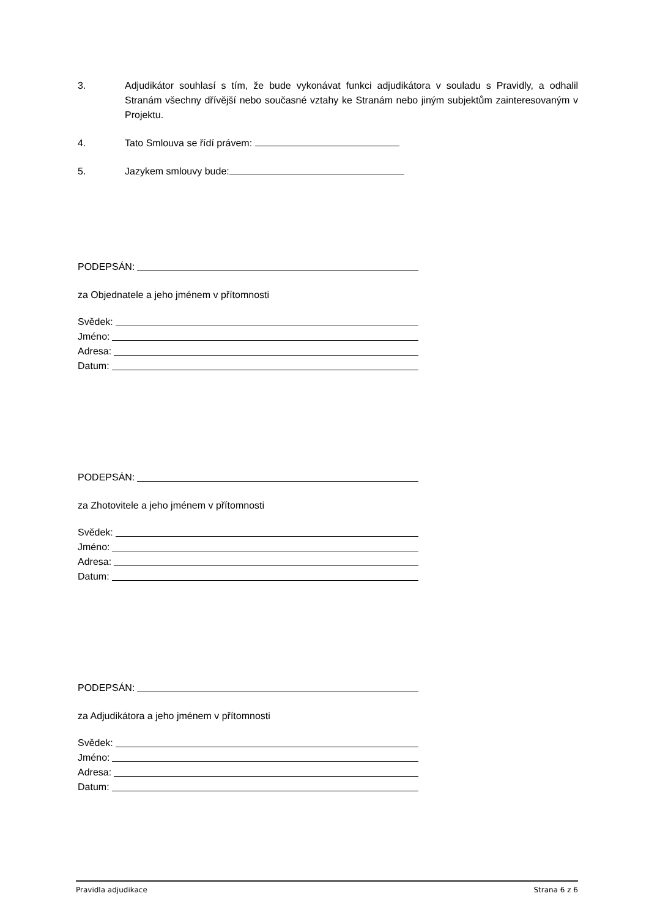3. Adjudikátor souhlasí s tím, že bude vykonávat funkci adjudikátora v souladu s Pravidly, a odhalil Stranám všechny dřívější nebo současné vztahy ke Stranám nebo jiným subjektům zainteresovaným v Projektu.
4. Tato Smlouva se řídí právem:
5. Jazykem smlouvy bude:
PODEPSÁN:
za Objednatele a jeho jménem v přítomnosti
Svědek:
Jméno:
Adresa:
Datum:
PODEPSÁN:
za Zhotovitele a jeho jménem v přítomnosti
Svědek:
Jméno:
Adresa:
Datum:
PODEPSÁN:
za Adjudikátora a jeho jménem v přítomnosti
Svědek:
Jméno:
Adresa:
Datum:
Pravidla adjudikace Strana 6 z 6